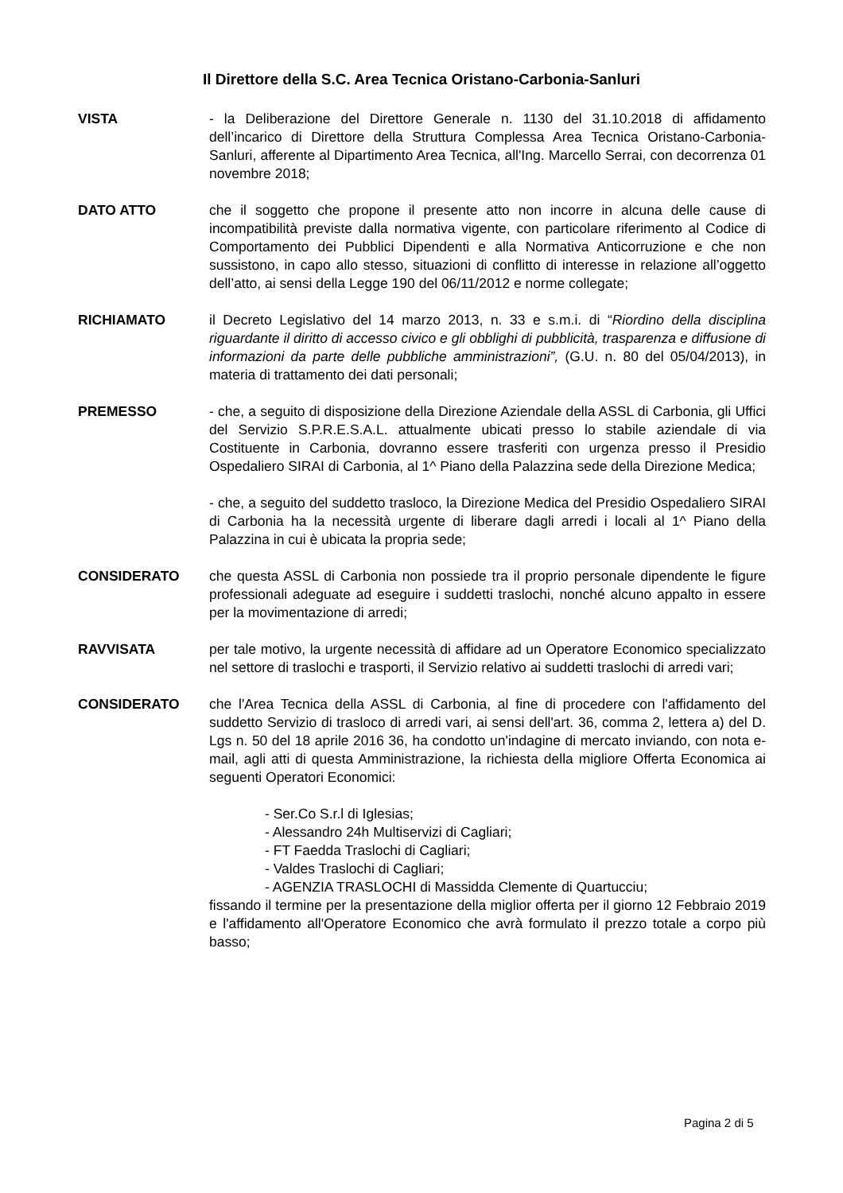Il Direttore della S.C. Area Tecnica Oristano-Carbonia-Sanluri
VISTA - la Deliberazione del Direttore Generale n. 1130 del 31.10.2018 di affidamento dell’incarico di Direttore della Struttura Complessa Area Tecnica Oristano-Carbonia-Sanluri, afferente al Dipartimento Area Tecnica, all'Ing. Marcello Serrai, con decorrenza 01 novembre 2018;
DATO ATTO che il soggetto che propone il presente atto non incorre in alcuna delle cause di incompatibilità previste dalla normativa vigente, con particolare riferimento al Codice di Comportamento dei Pubblici Dipendenti e alla Normativa Anticorruzione e che non sussistono, in capo allo stesso, situazioni di conflitto di interesse in relazione all’oggetto dell’atto, ai sensi della Legge 190 del 06/11/2012 e norme collegate;
RICHIAMATO il Decreto Legislativo del 14 marzo 2013, n. 33 e s.m.i. di “Riordino della disciplina riguardante il diritto di accesso civico e gli obblighi di pubblicità, trasparenza e diffusione di informazioni da parte delle pubbliche amministrazioni”, (G.U. n. 80 del 05/04/2013), in materia di trattamento dei dati personali;
PREMESSO - che, a seguito di disposizione della Direzione Aziendale della ASSL di Carbonia, gli Uffici del Servizio S.P.R.E.S.A.L. attualmente ubicati presso lo stabile aziendale di via Costituente in Carbonia, dovranno essere trasferiti con urgenza presso il Presidio Ospedaliero SIRAI di Carbonia, al 1^ Piano della Palazzina sede della Direzione Medica;
- che, a seguito del suddetto trasloco, la Direzione Medica del Presidio Ospedaliero SIRAI di Carbonia ha la necessità urgente di liberare dagli arredi i locali al 1^ Piano della Palazzina in cui è ubicata la propria sede;
CONSIDERATO che questa ASSL di Carbonia non possiede tra il proprio personale dipendente le figure professionali adeguate ad eseguire i suddetti traslochi, nonché alcuno appalto in essere per la movimentazione di arredi;
RAVVISATA per tale motivo, la urgente necessità di affidare ad un Operatore Economico specializzato nel settore di traslochi e trasporti, il Servizio relativo ai suddetti traslochi di arredi vari;
CONSIDERATO che l'Area Tecnica della ASSL di Carbonia, al fine di procedere con l'affidamento del suddetto Servizio di trasloco di arredi vari, ai sensi dell'art. 36, comma 2, lettera a) del D. Lgs n. 50 del 18 aprile 2016 36, ha condotto un'indagine di mercato inviando, con nota e-mail, agli atti di questa Amministrazione, la richiesta della migliore Offerta Economica ai seguenti Operatori Economici:
- Ser.Co S.r.l di Iglesias;
- Alessandro 24h Multiservizi di Cagliari;
- FT Faedda Traslochi di Cagliari;
- Valdes Traslochi di Cagliari;
- AGENZIA TRASLOCHI di Massidda Clemente di Quartucciu;
fissando il termine per la presentazione della miglior offerta per il giorno 12 Febbraio 2019 e l'affidamento all'Operatore Economico che avrà formulato il prezzo totale a corpo più basso;
Pagina 2 di 5